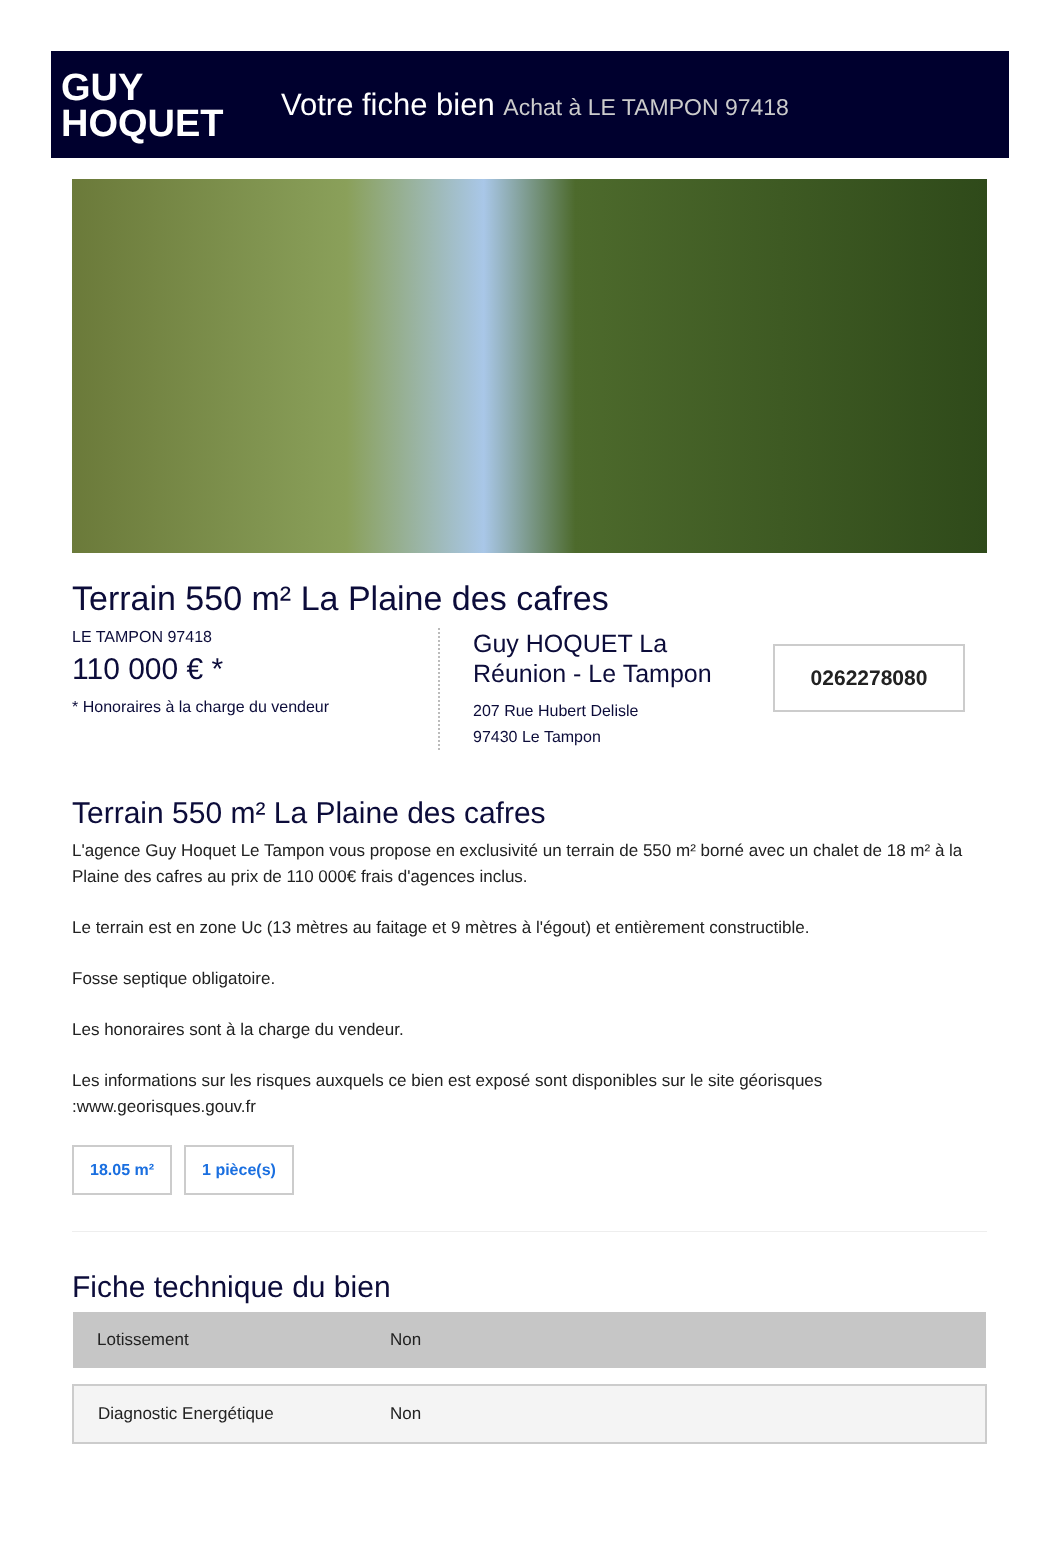GUY
HOQUET
Votre fiche bien Achat à LE TAMPON 97418
Terrain 550 m² La Plaine des cafres
LE TAMPON 97418
110 000 € *
* Honoraires à la charge du vendeur
Guy HOQUET La Réunion - Le Tampon
207 Rue Hubert Delisle
97430 Le Tampon
0262278080
Terrain 550 m² La Plaine des cafres
L'agence Guy Hoquet Le Tampon vous propose en exclusivité un terrain de 550 m² borné avec un chalet de 18 m² à la Plaine des cafres au prix de 110 000€ frais d'agences inclus.
Le terrain est en zone Uc (13 mètres au faitage et 9 mètres à l'égout) et entièrement constructible.
Fosse septique obligatoire.
Les honoraires sont à la charge du vendeur.
Les informations sur les risques auxquels ce bien est exposé sont disponibles sur le site géorisques :www.georisques.gouv.fr
18.05 m² 1 pièce(s)
Fiche technique du bien
| Lotissement | Non |
| Diagnostic Energétique | Non |